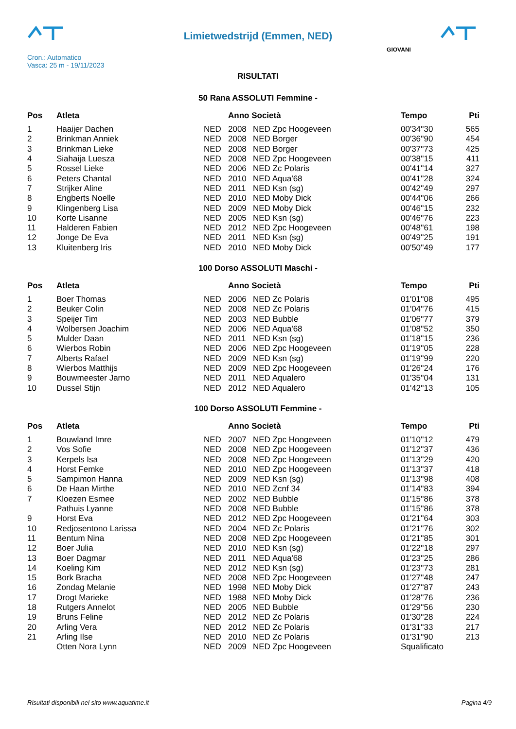Limietwedstrijd (Emmen, NED)
Cron.: Automatico
Vasca: 25 m - 19/11/2023
GIOVANI
RISULTATI
50 Rana ASSOLUTI Femmine -
| Pos | Atleta | | Anno Società | | Tempo | Pti |
| --- | --- | --- | --- | --- | --- | --- |
| 1 | Haaijer Dachen | NED | 2008 | NED Zpc Hoogeveen | 00'34''30 | 565 |
| 2 | Brinkman Anniek | NED | 2008 | NED Borger | 00'36''90 | 454 |
| 3 | Brinkman Lieke | NED | 2008 | NED Borger | 00'37''73 | 425 |
| 4 | Siahaija Luesza | NED | 2008 | NED Zpc Hoogeveen | 00'38''15 | 411 |
| 5 | Rossel Lieke | NED | 2006 | NED Zc Polaris | 00'41''14 | 327 |
| 6 | Peters Chantal | NED | 2010 | NED Aqua'68 | 00'41''28 | 324 |
| 7 | Strijker Aline | NED | 2011 | NED Ksn (sg) | 00'42''49 | 297 |
| 8 | Engberts Noelle | NED | 2010 | NED Moby Dick | 00'44''06 | 266 |
| 9 | Klingenberg Lisa | NED | 2009 | NED Moby Dick | 00'46''15 | 232 |
| 10 | Korte Lisanne | NED | 2005 | NED Ksn (sg) | 00'46''76 | 223 |
| 11 | Halderen Fabien | NED | 2012 | NED Zpc Hoogeveen | 00'48''61 | 198 |
| 12 | Jonge De Eva | NED | 2011 | NED Ksn (sg) | 00'49''25 | 191 |
| 13 | Kluitenberg Iris | NED | 2010 | NED Moby Dick | 00'50''49 | 177 |
100 Dorso ASSOLUTI Maschi -
| Pos | Atleta | | Anno Società | | Tempo | Pti |
| --- | --- | --- | --- | --- | --- | --- |
| 1 | Boer Thomas | NED | 2006 | NED Zc Polaris | 01'01''08 | 495 |
| 2 | Beuker Colin | NED | 2008 | NED Zc Polaris | 01'04''76 | 415 |
| 3 | Speijer Tim | NED | 2003 | NED Bubble | 01'06''77 | 379 |
| 4 | Wolbersen Joachim | NED | 2006 | NED Aqua'68 | 01'08''52 | 350 |
| 5 | Mulder Daan | NED | 2011 | NED Ksn (sg) | 01'18''15 | 236 |
| 6 | Wierbos Robin | NED | 2006 | NED Zpc Hoogeveen | 01'19''05 | 228 |
| 7 | Alberts Rafael | NED | 2009 | NED Ksn (sg) | 01'19''99 | 220 |
| 8 | Wierbos Matthijs | NED | 2009 | NED Zpc Hoogeveen | 01'26''24 | 176 |
| 9 | Bouwmeester Jarno | NED | 2011 | NED Aqualero | 01'35''04 | 131 |
| 10 | Dussel Stijn | NED | 2012 | NED Aqualero | 01'42''13 | 105 |
100 Dorso ASSOLUTI Femmine -
| Pos | Atleta | | Anno Società | | Tempo | Pti |
| --- | --- | --- | --- | --- | --- | --- |
| 1 | Bouwland Imre | NED | 2007 | NED Zpc Hoogeveen | 01'10''12 | 479 |
| 2 | Vos Sofie | NED | 2008 | NED Zpc Hoogeveen | 01'12''37 | 436 |
| 3 | Kerpels Isa | NED | 2008 | NED Zpc Hoogeveen | 01'13''29 | 420 |
| 4 | Horst Femke | NED | 2010 | NED Zpc Hoogeveen | 01'13''37 | 418 |
| 5 | Sampimon Hanna | NED | 2009 | NED Ksn (sg) | 01'13''98 | 408 |
| 6 | De Haan Mirthe | NED | 2010 | NED Zcnf 34 | 01'14''83 | 394 |
| 7 | Kloezen Esmee | NED | 2002 | NED Bubble | 01'15''86 | 378 |
| | Pathuis Lyanne | NED | 2008 | NED Bubble | 01'15''86 | 378 |
| 9 | Horst Eva | NED | 2012 | NED Zpc Hoogeveen | 01'21''64 | 303 |
| 10 | Redjosentono Larissa | NED | 2004 | NED Zc Polaris | 01'21''76 | 302 |
| 11 | Bentum Nina | NED | 2008 | NED Zpc Hoogeveen | 01'21''85 | 301 |
| 12 | Boer Julia | NED | 2010 | NED Ksn (sg) | 01'22''18 | 297 |
| 13 | Boer Dagmar | NED | 2011 | NED Aqua'68 | 01'23''25 | 286 |
| 14 | Koeling Kim | NED | 2012 | NED Ksn (sg) | 01'23''73 | 281 |
| 15 | Bork Bracha | NED | 2008 | NED Zpc Hoogeveen | 01'27''48 | 247 |
| 16 | Zondag Melanie | NED | 1998 | NED Moby Dick | 01'27''87 | 243 |
| 17 | Drogt Marieke | NED | 1988 | NED Moby Dick | 01'28''76 | 236 |
| 18 | Rutgers Annelot | NED | 2005 | NED Bubble | 01'29''56 | 230 |
| 19 | Bruns Feline | NED | 2012 | NED Zc Polaris | 01'30''28 | 224 |
| 20 | Arling Vera | NED | 2012 | NED Zc Polaris | 01'31''33 | 217 |
| 21 | Arling Ilse | NED | 2010 | NED Zc Polaris | 01'31''90 | 213 |
| | Otten Nora Lynn | NED | 2009 | NED Zpc Hoogeveen | Squalificato | |
Risultati disponibili nel sito www.aquatime.it Pagina 4/9